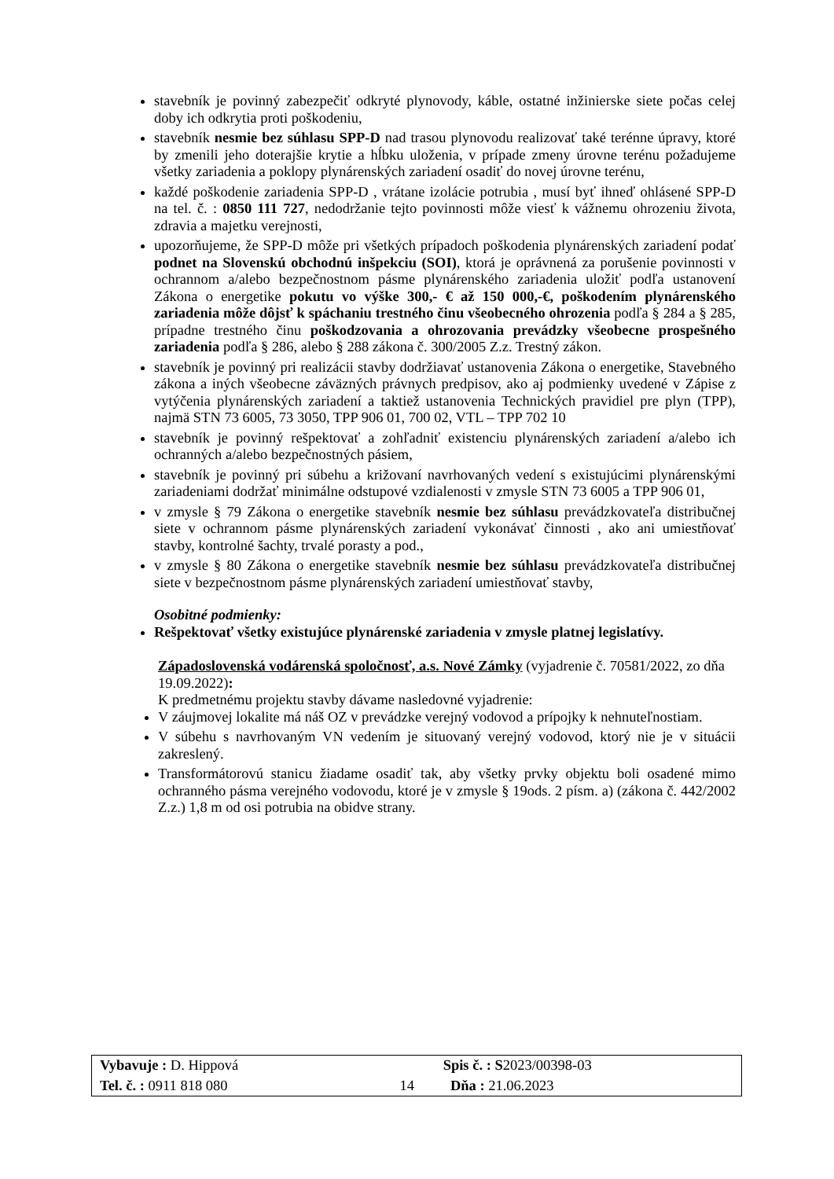stavebník je povinný zabezpečiť odkryté plynovody, káble, ostatné inžinierske siete počas celej doby ich odkrytia proti poškodeniu,
stavebník nesmie bez súhlasu SPP-D nad trasou plynovodu realizovať také terénne úpravy, ktoré by zmenili jeho doterajšie krytie a hĺbku uloženia, v prípade zmeny úrovne terénu požadujeme všetky zariadenia a poklopy plynárenských zariadení osadiť do novej úrovne terénu,
každé poškodenie zariadenia SPP-D , vrátane izolácie potrubia , musí byť ihneď ohlásené SPP-D na tel. č. : 0850 111 727, nedodržanie tejto povinnosti môže viesť k vážnemu ohrozeniu života, zdravia a majetku verejnosti,
upozorňujeme, že SPP-D môže pri všetkých prípadoch poškodenia plynárenských zariadení podať podnet na Slovenskú obchodnú inšpekciu (SOI), ktorá je oprávnená za porušenie povinnosti v ochrannom a/alebo bezpečnostnom pásme plynárenského zariadenia uložiť podľa ustanovení Zákona o energetike pokutu vo výške 300,- € až 150 000,-€, poškodením plynárenského zariadenia môže dôjsť k spáchaniu trestného činu všeobecného ohrozenia podľa § 284 a § 285, prípadne trestného činu poškodzovania a ohrozovania prevádzky všeobecne prospešného zariadenia podľa § 286, alebo § 288 zákona č. 300/2005 Z.z. Trestný zákon.
stavebník je povinný pri realizácii stavby dodržiavať ustanovenia Zákona o energetike, Stavebného zákona a iných všeobecne záväzných právnych predpisov, ako aj podmienky uvedené v Zápise z vytýčenia plynárenských zariadení a taktiež ustanovenia Technických pravidiel pre plyn (TPP), najmä STN 73 6005, 73 3050, TPP 906 01, 700 02, VTL – TPP 702 10
stavebník je povinný rešpektovať a zohľadniť existenciu plynárenských zariadení a/alebo ich ochranných a/alebo bezpečnostných pásiem,
stavebník je povinný pri súbehu a križovaní navrhovaných vedení s existujúcimi plynárenskými zariadeniami dodržať minimálne odstupové vzdialenosti v zmysle STN 73 6005 a TPP 906 01,
v zmysle § 79 Zákona o energetike stavebník nesmie bez súhlasu prevádzkovateľa distribučnej siete v ochrannom pásme plynárenských zariadení vykonávať činnosti , ako ani umiestňovať stavby, kontrolné šachty, trvalé porasty a pod.,
v zmysle § 80 Zákona o energetike stavebník nesmie bez súhlasu prevádzkovateľa distribučnej siete v bezpečnostnom pásme plynárenských zariadení umiestňovať stavby,
Osobitné podmienky:
Rešpektovať všetky existujúce plynárenské zariadenia v zmysle platnej legislatívy.
Západoslovenská vodárenská spoločnosť, a.s. Nové Zámky (vyjadrenie č. 70581/2022, zo dňa 19.09.2022):
K predmetnému projektu stavby dávame nasledovné vyjadrenie:
V záujmovej lokalite má náš OZ v prevádzke verejný vodovod a prípojky k nehnuteľnostiam.
V súbehu s navrhovaným VN vedením je situovaný verejný vodovod, ktorý nie je v situácii zakreslený.
Transformátorovú stanicu žiadame osadiť tak, aby všetky prvky objektu boli osadené mimo ochranného pásma verejného vodovodu, ktoré je v zmysle § 19ods. 2 písm. a) (zákona č. 442/2002 Z.z.) 1,8 m od osi potrubia na obidve strany.
| Vybavuje : D. Hippová | | Spis č. : S 2023/00398-03 |
| Tel. č. : 0911 818 080 | 14 | Dňa : 21.06.2023 |